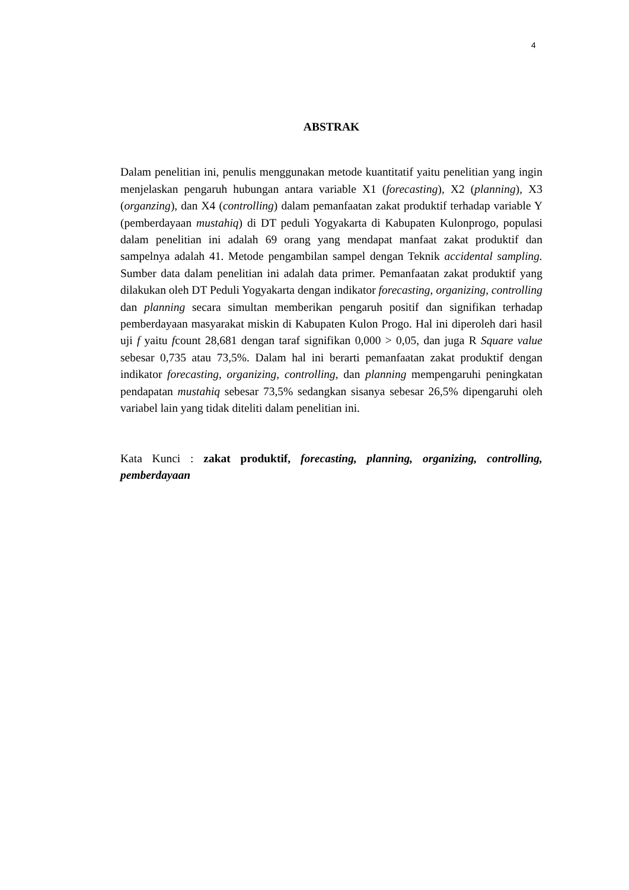4
ABSTRAK
Dalam penelitian ini, penulis menggunakan metode kuantitatif yaitu penelitian yang ingin menjelaskan pengaruh hubungan antara variable X1 (forecasting), X2 (planning), X3 (organzing), dan X4 (controlling) dalam pemanfaatan zakat produktif terhadap variable Y (pemberdayaan mustahiq) di DT peduli Yogyakarta di Kabupaten Kulonprogo, populasi dalam penelitian ini adalah 69 orang yang mendapat manfaat zakat produktif dan sampelnya adalah 41. Metode pengambilan sampel dengan Teknik accidental sampling. Sumber data dalam penelitian ini adalah data primer. Pemanfaatan zakat produktif yang dilakukan oleh DT Peduli Yogyakarta dengan indikator forecasting, organizing, controlling dan planning secara simultan memberikan pengaruh positif dan signifikan terhadap pemberdayaan masyarakat miskin di Kabupaten Kulon Progo. Hal ini diperoleh dari hasil uji f yaitu fcount 28,681 dengan taraf signifikan 0,000 > 0,05, dan juga R Square value sebesar 0,735 atau 73,5%. Dalam hal ini berarti pemanfaatan zakat produktif dengan indikator forecasting, organizing, controlling, dan planning mempengaruhi peningkatan pendapatan mustahiq sebesar 73,5% sedangkan sisanya sebesar 26,5% dipengaruhi oleh variabel lain yang tidak diteliti dalam penelitian ini.
Kata Kunci : zakat produktif, forecasting, planning, organizing, controlling, pemberdayaan